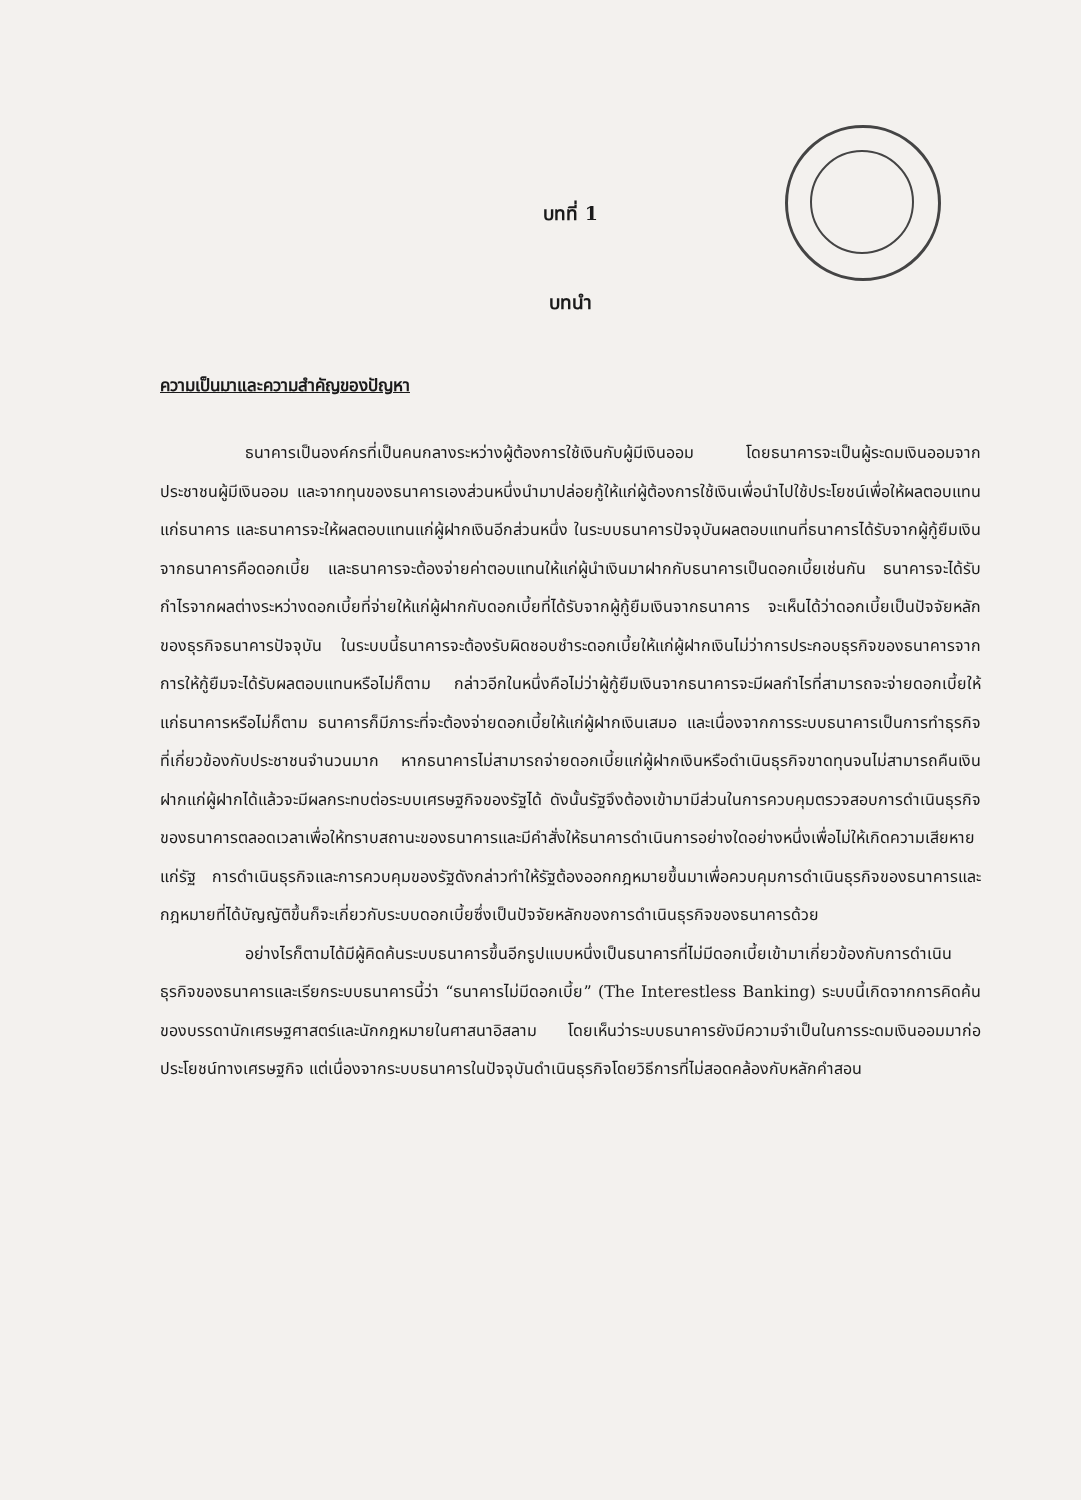บทที่ 1
บทนำ
ความเป็นมาและความสำคัญของปัญหา
ธนาคารเป็นองค์กรที่เป็นคนกลางระหว่างผู้ต้องการใช้เงินกับผู้มีเงินออม โดยธนาคารจะเป็นผู้ระดมเงินออมจากประชาชนผู้มีเงินออม และจากทุนของธนาคารเองส่วนหนึ่งนำมาปล่อยกู้ให้แก่ผู้ต้องการใช้เงินเพื่อนำไปใช้ประโยชน์เพื่อให้ผลตอบแทนแก่ธนาคาร และธนาคารจะให้ผลตอบแทนแก่ผู้ฝากเงินอีกส่วนหนึ่ง ในระบบธนาคารปัจจุบันผลตอบแทนที่ธนาคารได้รับจากผู้กู้ยืมเงินจากธนาคารคือดอกเบี้ย และธนาคารจะต้องจ่ายค่าตอบแทนให้แก่ผู้นำเงินมาฝากกับธนาคารเป็นดอกเบี้ยเช่นกัน ธนาคารจะได้รับกำไรจากผลต่างระหว่างดอกเบี้ยที่จ่ายให้แก่ผู้ฝากกับดอกเบี้ยที่ได้รับจากผู้กู้ยืมเงินจากธนาคาร จะเห็นได้ว่าดอกเบี้ยเป็นปัจจัยหลักของธุรกิจธนาคารปัจจุบัน ในระบบนี้ธนาคารจะต้องรับผิดชอบชำระดอกเบี้ยให้แก่ผู้ฝากเงินไม่ว่าการประกอบธุรกิจของธนาคารจากการให้กู้ยืมจะได้รับผลตอบแทนหรือไม่ก็ตาม กล่าวอีกในหนึ่งคือไม่ว่าผู้กู้ยืมเงินจากธนาคารจะมีผลกำไรที่สามารถจะจ่ายดอกเบี้ยให้แก่ธนาคารหรือไม่ก็ตาม ธนาคารก็มีภาระที่จะต้องจ่ายดอกเบี้ยให้แก่ผู้ฝากเงินเสมอ และเนื่องจากการระบบธนาคารเป็นการทำธุรกิจที่เกี่ยวข้องกับประชาชนจำนวนมาก หากธนาคารไม่สามารถจ่ายดอกเบี้ยแก่ผู้ฝากเงินหรือดำเนินธุรกิจขาดทุนจนไม่สามารถคืนเงินฝากแก่ผู้ฝากได้แล้วจะมีผลกระทบต่อระบบเศรษฐกิจของรัฐได้ ดังนั้นรัฐจึงต้องเข้ามามีส่วนในการควบคุมตรวจสอบการดำเนินธุรกิจของธนาคารตลอดเวลาเพื่อให้ทราบสถานะของธนาคารและมีคำสั่งให้ธนาคารดำเนินการอย่างใดอย่างหนึ่งเพื่อไม่ให้เกิดความเสียหายแก่รัฐ การดำเนินธุรกิจและการควบคุมของรัฐดังกล่าวทำให้รัฐต้องออกกฎหมายขึ้นมาเพื่อควบคุมการดำเนินธุรกิจของธนาคารและกฎหมายที่ได้บัญญัติขึ้นก็จะเกี่ยวกับระบบดอกเบี้ยซึ่งเป็นปัจจัยหลักของการดำเนินธุรกิจของธนาคารด้วย
อย่างไรก็ตามได้มีผู้คิดค้นระบบธนาคารขึ้นอีกรูปแบบหนึ่งเป็นธนาคารที่ไม่มีดอกเบี้ยเข้ามาเกี่ยวข้องกับการดำเนินธุรกิจของธนาคารและเรียกระบบธนาคารนี้ว่า “ธนาคารไม่มีดอกเบี้ย” (The Interestless Banking) ระบบนี้เกิดจากการคิดค้นของบรรดานักเศรษฐศาสตร์และนักกฎหมายในศาสนาอิสลาม โดยเห็นว่าระบบธนาคารยังมีความจำเป็นในการระดมเงินออมมาก่อประโยชน์ทางเศรษฐกิจ แต่เนื่องจากระบบธนาคารในปัจจุบันดำเนินธุรกิจโดยวิธีการที่ไม่สอดคล้องกับหลักคำสอน